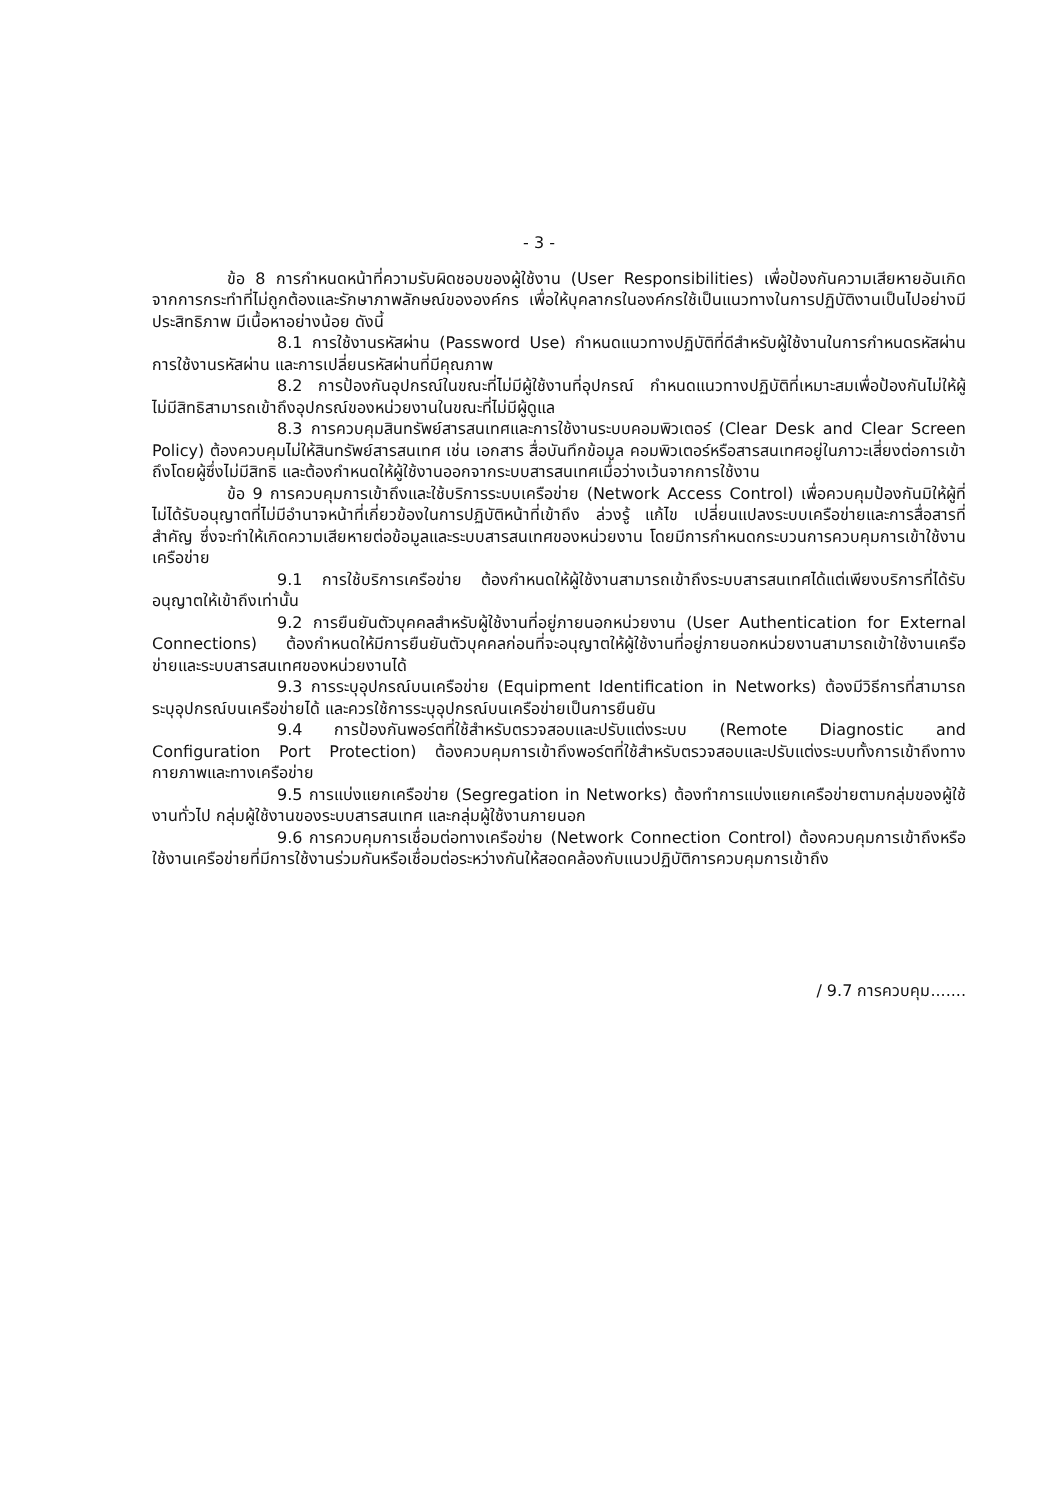- 3 -
ข้อ 8 การกำหนดหน้าที่ความรับผิดชอบของผู้ใช้งาน (User Responsibilities) เพื่อป้องกันความเสียหายอันเกิดจากการกระทำที่ไม่ถูกต้องและรักษาภาพลักษณ์ขององค์กร เพื่อให้บุคลากรในองค์กรใช้เป็นแนวทางในการปฏิบัติงานเป็นไปอย่างมีประสิทธิภาพ มีเนื้อหาอย่างน้อย ดังนี้
8.1 การใช้งานรหัสผ่าน (Password Use) กำหนดแนวทางปฏิบัติที่ดีสำหรับผู้ใช้งานในการกำหนดรหัสผ่าน การใช้งานรหัสผ่าน และการเปลี่ยนรหัสผ่านที่มีคุณภาพ
8.2 การป้องกันอุปกรณ์ในขณะที่ไม่มีผู้ใช้งานที่อุปกรณ์ กำหนดแนวทางปฏิบัติที่เหมาะสมเพื่อป้องกันไม่ให้ผู้ไม่มีสิทธิสามารถเข้าถึงอุปกรณ์ของหน่วยงานในขณะที่ไม่มีผู้ดูแล
8.3 การควบคุมสินทรัพย์สารสนเทศและการใช้งานระบบคอมพิวเตอร์ (Clear Desk and Clear Screen Policy) ต้องควบคุมไม่ให้สินทรัพย์สารสนเทศ เช่น เอกสาร สื่อบันทึกข้อมูล คอมพิวเตอร์หรือสารสนเทศอยู่ในภาวะเสี่ยงต่อการเข้าถึงโดยผู้ซึ่งไม่มีสิทธิ และต้องกำหนดให้ผู้ใช้งานออกจากระบบสารสนเทศเมื่อว่างเว้นจากการใช้งาน
ข้อ 9 การควบคุมการเข้าถึงและใช้บริการระบบเครือข่าย (Network Access Control) เพื่อควบคุมป้องกันมิให้ผู้ที่ไม่ได้รับอนุญาตที่ไม่มีอำนาจหน้าที่เกี่ยวข้องในการปฏิบัติหน้าที่เข้าถึง ล่วงรู้ แก้ไข เปลี่ยนแปลงระบบเครือข่ายและการสื่อสารที่สำคัญ ซึ่งจะทำให้เกิดความเสียหายต่อข้อมูลและระบบสารสนเทศของหน่วยงาน โดยมีการกำหนดกระบวนการควบคุมการเข้าใช้งานเครือข่าย
9.1 การใช้บริการเครือข่าย ต้องกำหนดให้ผู้ใช้งานสามารถเข้าถึงระบบสารสนเทศได้แต่เพียงบริการที่ได้รับอนุญาตให้เข้าถึงเท่านั้น
9.2 การยืนยันตัวบุคคลสำหรับผู้ใช้งานที่อยู่ภายนอกหน่วยงาน (User Authentication for External Connections) ต้องกำหนดให้มีการยืนยันตัวบุคคลก่อนที่จะอนุญาตให้ผู้ใช้งานที่อยู่ภายนอกหน่วยงานสามารถเข้าใช้งานเครือข่ายและระบบสารสนเทศของหน่วยงานได้
9.3 การระบุอุปกรณ์บนเครือข่าย (Equipment Identification in Networks) ต้องมีวิธีการที่สามารถระบุอุปกรณ์บนเครือข่ายได้ และควรใช้การระบุอุปกรณ์บนเครือข่ายเป็นการยืนยัน
9.4 การป้องกันพอร์ตที่ใช้สำหรับตรวจสอบและปรับแต่งระบบ (Remote Diagnostic and Configuration Port Protection) ต้องควบคุมการเข้าถึงพอร์ตที่ใช้สำหรับตรวจสอบและปรับแต่งระบบทั้งการเข้าถึงทางกายภาพและทางเครือข่าย
9.5 การแบ่งแยกเครือข่าย (Segregation in Networks) ต้องทำการแบ่งแยกเครือข่ายตามกลุ่มของผู้ใช้งานทั่วไป กลุ่มผู้ใช้งานของระบบสารสนเทศ และกลุ่มผู้ใช้งานภายนอก
9.6 การควบคุมการเชื่อมต่อทางเครือข่าย (Network Connection Control) ต้องควบคุมการเข้าถึงหรือใช้งานเครือข่ายที่มีการใช้งานร่วมกันหรือเชื่อมต่อระหว่างกันให้สอดคล้องกับแนวปฏิบัติการควบคุมการเข้าถึง
/ 9.7 การควบคุม.......